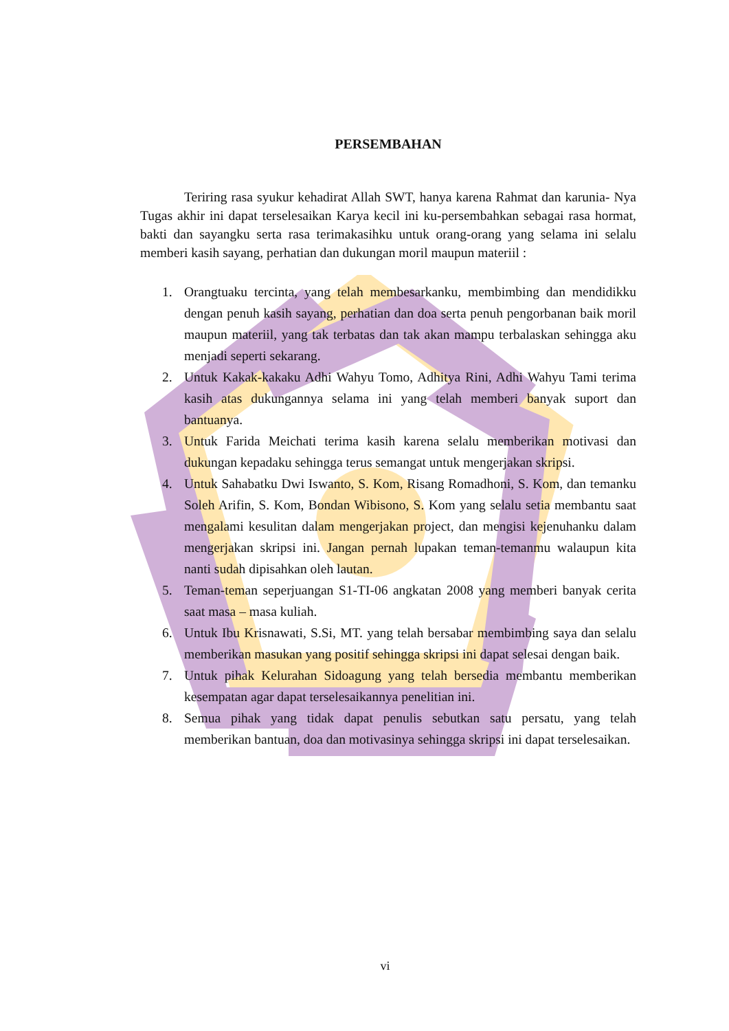PERSEMBAHAN
Teriring rasa syukur kehadirat Allah SWT, hanya karena Rahmat dan karunia- Nya Tugas akhir ini dapat terselesaikan Karya kecil ini ku-persembahkan sebagai rasa hormat, bakti dan sayangku serta rasa terimakasihku untuk orang-orang yang selama ini selalu memberi kasih sayang, perhatian dan dukungan moril maupun materiil :
1. Orangtuaku tercinta, yang telah membesarkanku, membimbing dan mendidikku dengan penuh kasih sayang, perhatian dan doa serta penuh pengorbanan baik moril maupun materiil, yang tak terbatas dan tak akan mampu terbalaskan sehingga aku menjadi seperti sekarang.
2. Untuk Kakak-kakaku Adhi Wahyu Tomo, Adhitya Rini, Adhi Wahyu Tami terima kasih atas dukungannya selama ini yang telah memberi banyak suport dan bantuanya.
3. Untuk Farida Meichati terima kasih karena selalu memberikan motivasi dan dukungan kepadaku sehingga terus semangat untuk mengerjakan skripsi.
4. Untuk Sahabatku Dwi Iswanto, S. Kom, Risang Romadhoni, S. Kom, dan temanku Soleh Arifin, S. Kom, Bondan Wibisono, S. Kom yang selalu setia membantu saat mengalami kesulitan dalam mengerjakan project, dan mengisi kejenuhanku dalam mengerjakan skripsi ini. Jangan pernah lupakan teman-temanmu walaupun kita nanti sudah dipisahkan oleh lautan.
5. Teman-teman seperjuangan S1-TI-06 angkatan 2008 yang memberi banyak cerita saat masa – masa kuliah.
6. Untuk Ibu Krisnawati, S.Si, MT. yang telah bersabar membimbing saya dan selalu memberikan masukan yang positif sehingga skripsi ini dapat selesai dengan baik.
7. Untuk pihak Kelurahan Sidoagung yang telah bersedia membantu memberikan kesempatan agar dapat terselesaikannya penelitian ini.
8. Semua pihak yang tidak dapat penulis sebutkan satu persatu, yang telah memberikan bantuan, doa dan motivasinya sehingga skripsi ini dapat terselesaikan.
vi